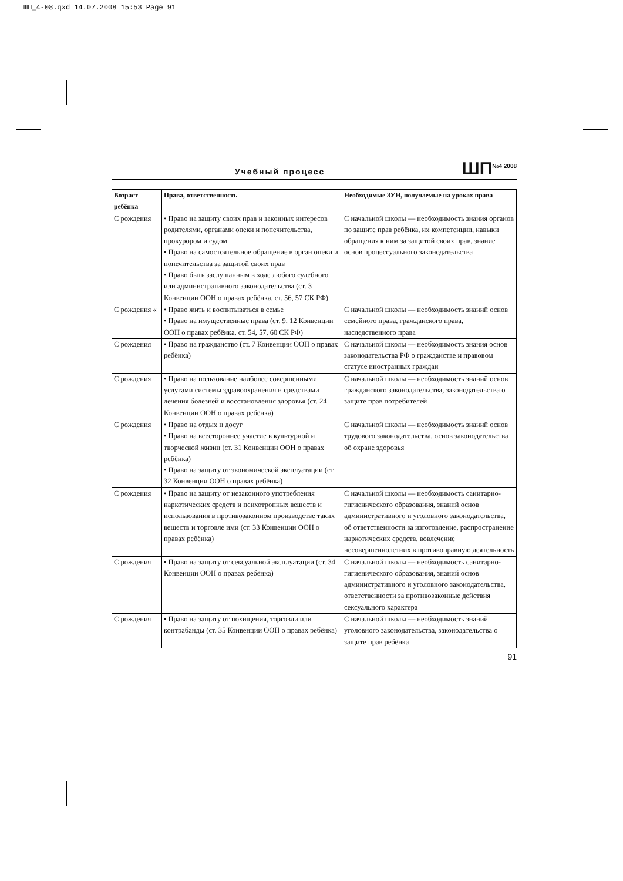ШП_4-08.qxd 14.07.2008 15:53 Page 91
Учебный процесс ШП<sup>№4 2008</sup>
| Возраст ребёнка | Права, ответственность | Необходимые ЗУН, получаемые на уроках права |
| --- | --- | --- |
| С рождения | • Право на защиту своих прав и законных интересов родителями, органами опеки и попечительства, прокурором и судом • Право на самостоятельное обращение в орган опеки и попечительства за защитой своих прав • Право быть заслушанным в ходе любого судебного или административного законодательства (ст. 3 Конвенции ООН о правах ребёнка, ст. 56, 57 СК РФ) | С начальной школы — необходимость знания органов по защите прав ребёнка, их компетенции, навыки обращения к ним за защитой своих прав, знание основ процессуального законодательства |
| С рождения « | • Право жить и воспитываться в семье • Право на имущественные права (ст. 9, 12 Конвенции ООН о правах ребёнка, ст. 54, 57, 60 СК РФ) | С начальной школы — необходимость знаний основ семейного права, гражданского права, наследственного права |
| С рождения | • Право на гражданство (ст. 7 Конвенции ООН о правах ребёнка) | С начальной школы — необходимость знания основ законодательства РФ о гражданстве и правовом статусе иностранных граждан |
| С рождения | • Право на пользование наиболее совершенными услугами системы здравоохранения и средствами лечения болезней и восстановления здоровья (ст. 24 Конвенции ООН о правах ребёнка) | С начальной школы — необходимость знаний основ гражданского законодательства, законодательства о защите прав потребителей |
| С рождения | • Право на отдых и досуг • Право на всестороннее участие в культурной и творческой жизни (ст. 31 Конвенции ООН о правах ребёнка) • Право на защиту от экономической эксплуатации (ст. 32 Конвенции ООН о правах ребёнка) | С начальной школы — необходимость знаний основ трудового законодательства, основ законодательства об охране здоровья |
| С рождения | • Право на защиту от незаконного употребления наркотических средств и психотропных веществ и использования в противозаконном производстве таких веществ и торговле ими (ст. 33 Конвенции ООН о правах ребёнка) | С начальной школы — необходимость санитарно-гигиенического образования, знаний основ административного и уголовного законодательства, об ответственности за изготовление, распространение наркотических средств, вовлечение несовершеннолетних в противоправную деятельность |
| С рождения | • Право на защиту от сексуальной эксплуатации (ст. 34 Конвенции ООН о правах ребёнка) | С начальной школы — необходимость санитарно-гигиенического образования, знаний основ административного и уголовного законодательства, ответственности за противозаконные действия сексуального характера |
| С рождения | • Право на защиту от похищения, торговли или контрабанды (ст. 35 Конвенции ООН о правах ребёнка) | С начальной школы — необходимость знаний уголовного законодательства, законодательства о защите прав ребёнка |
91